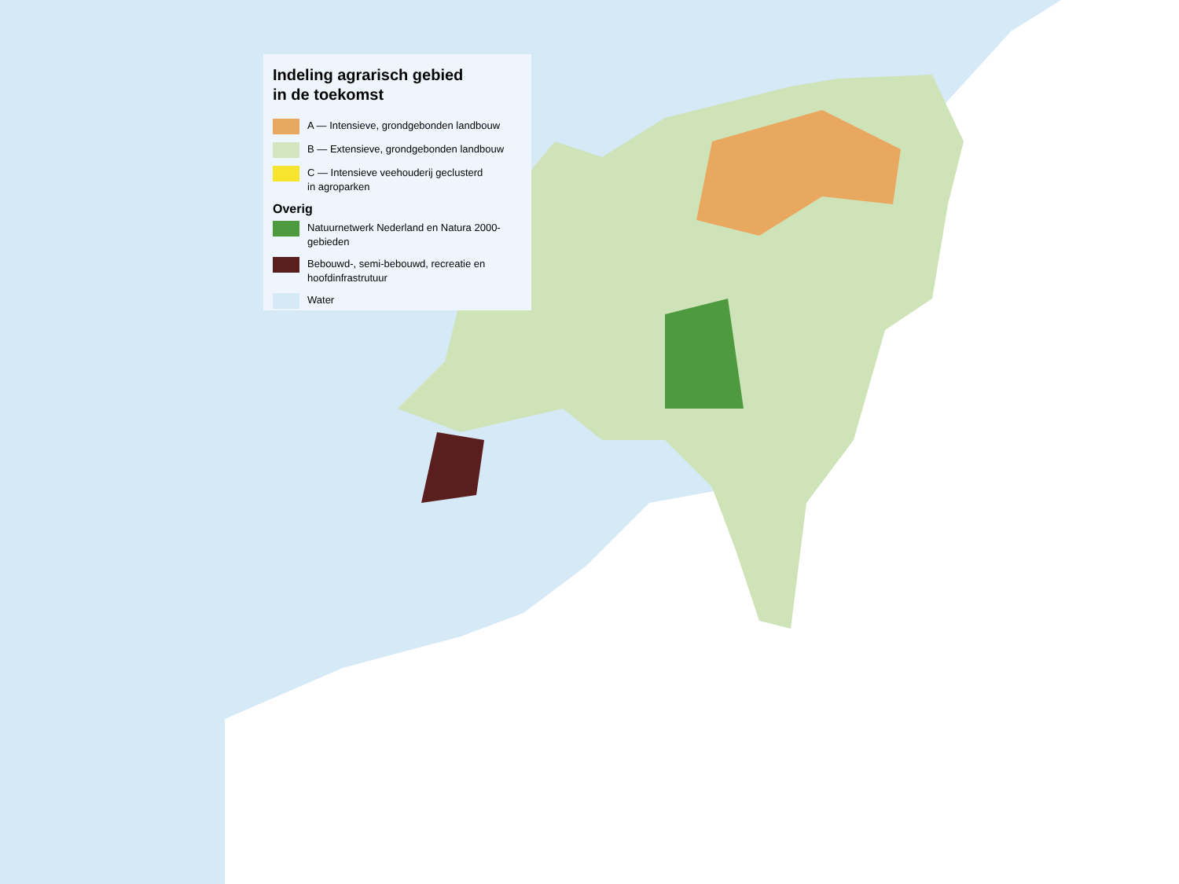Indeling agrarisch gebied
in de toekomst
A — Intensieve, grondgebonden landbouw
B — Extensieve, grondgebonden landbouw
C — Intensieve veehouderij geclusterd
in agroparken
Overig
Natuurnetwerk Nederland en Natura 2000-gebieden
Bebouwd-, semi-bebouwd, recreatie en hoofdinfrastrutuur
Water